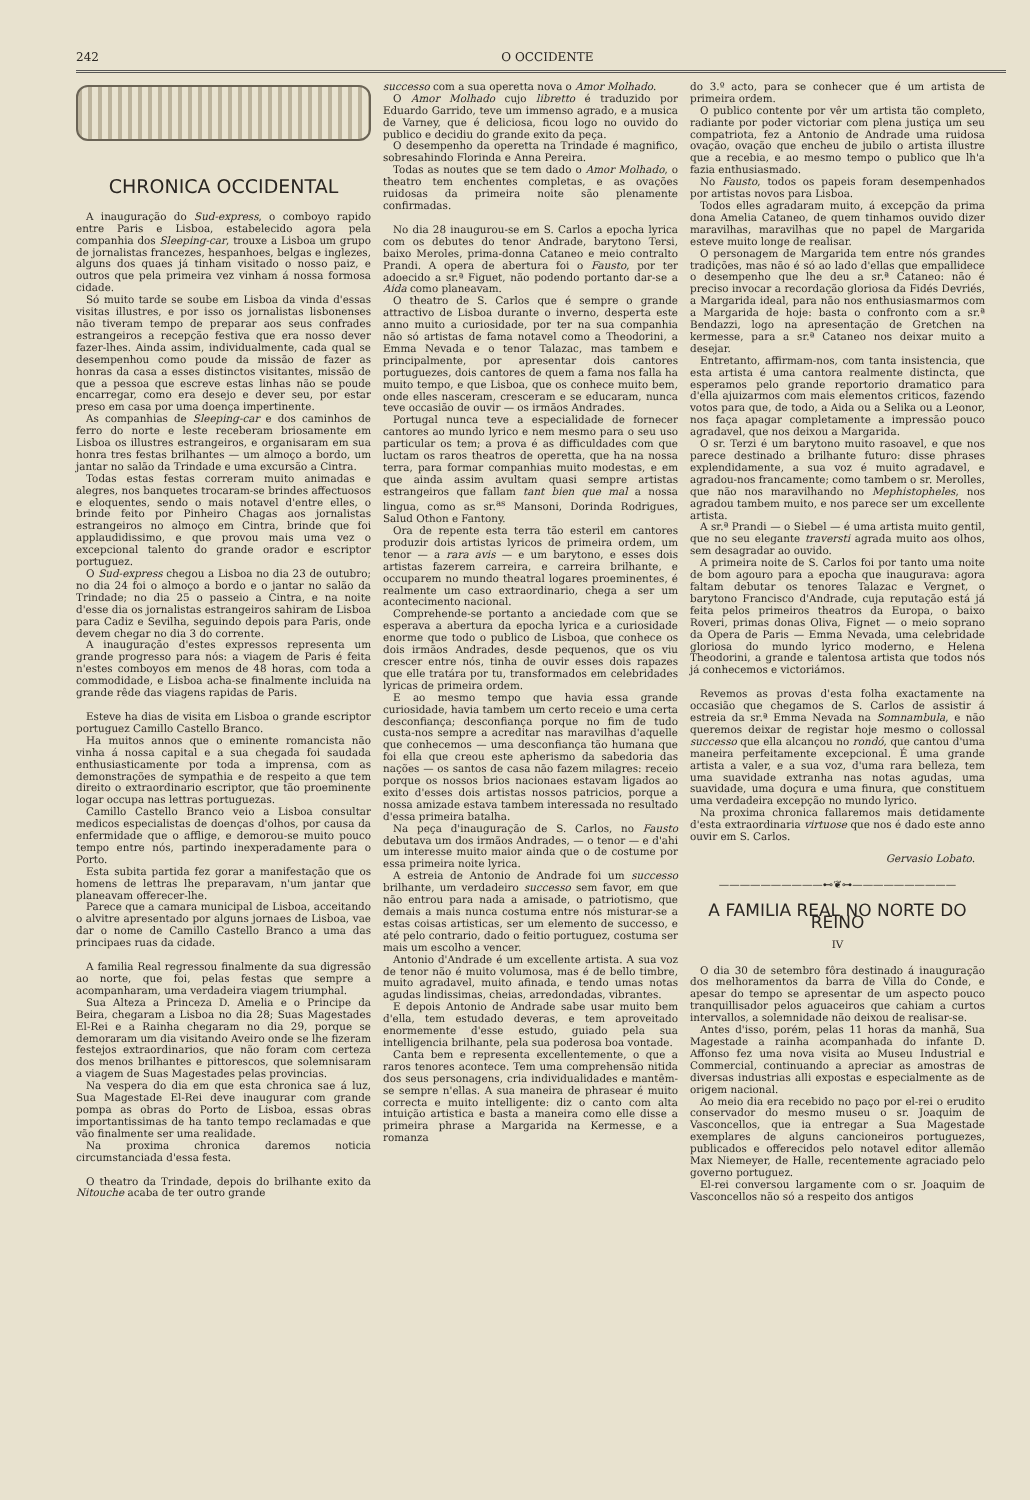242 O OCCIDENTE
CHRONICA OCCIDENTAL
A inauguração do Sud-express, o comboyo rapido entre Paris e Lisboa, estabelecido agora pela companhia dos Sleeping-car, trouxe a Lisboa um grupo de jornalistas francezes, hespanhoes, belgas e inglezes, alguns dos quaes já tinham visitado o nosso paiz, e outros que pela primeira vez vinham á nossa formosa cidade.
Só muito tarde se soube em Lisboa da vinda d'essas visitas illustres, e por isso os jornalistas lisbonenses não tiveram tempo de preparar aos seus confrades estrangeiros a recepção festiva que era nosso dever fazer-lhes. Ainda assim, individualmente, cada qual se desempenhou como poude da missão de fazer as honras da casa a esses distinctos visitantes, missão de que a pessoa que escreve estas linhas não se poude encarregar, como era desejo e dever seu, por estar preso em casa por uma doença impertinente.
As companhias de Sleeping-car e dos caminhos de ferro do norte e leste receberam briosamente em Lisboa os illustres estrangeiros, e organisaram em sua honra tres festas brilhantes — um almoço a bordo, um jantar no salão da Trindade e uma excursão a Cintra.
Todas estas festas correram muito animadas e alegres, nos banquetes trocaram-se brindes affectuosos e eloquentes, sendo o mais notavel d'entre elles, o brinde feito por Pinheiro Chagas aos jornalistas estrangeiros no almoço em Cintra, brinde que foi applaudidissimo, e que provou mais uma vez o excepcional talento do grande orador e escriptor portuguez.
O Sud-express chegou a Lisboa no dia 23 de outubro; no dia 24 foi o almoço a bordo e o jantar no salão da Trindade; no dia 25 o passeio a Cintra, e na noite d'esse dia os jornalistas estrangeiros sahiram de Lisboa para Cadiz e Sevilha, seguindo depois para Paris, onde devem chegar no dia 3 do corrente.
A inauguração d'estes expressos representa um grande progresso para nós: a viagem de Paris é feita n'estes comboyos em menos de 48 horas, com toda a commodidade, e Lisboa acha-se finalmente incluida na grande rêde das viagens rapidas de Paris.
Esteve ha dias de visita em Lisboa o grande escriptor portuguez Camillo Castello Branco.
Ha muitos annos que o eminente romancista não vinha á nossa capital e a sua chegada foi saudada enthusiasticamente por toda a imprensa, com as demonstrações de sympathia e de respeito a que tem direito o extraordinario escriptor, que tão proeminente logar occupa nas lettras portuguezas.
Camillo Castello Branco veio a Lisboa consultar medicos especialistas de doenças d'olhos, por causa da enfermidade que o afflige, e demorou-se muito pouco tempo entre nós, partindo inexperadamente para o Porto.
Esta subita partida fez gorar a manifestação que os homens de lettras lhe preparavam, n'um jantar que planeavam offerecer-lhe.
Parece que a camara municipal de Lisboa, acceitando o alvitre apresentado por alguns jornaes de Lisboa, vae dar o nome de Camillo Castello Branco a uma das principaes ruas da cidade.
A familia Real regressou finalmente da sua digressão ao norte, que foi, pelas festas que sempre a acompanharam, uma verdadeira viagem triumphal.
Sua Alteza a Princeza D. Amelia e o Principe da Beira, chegaram a Lisboa no dia 28; Suas Magestades El-Rei e a Rainha chegaram no dia 29, porque se demoraram um dia visitando Aveiro onde se lhe fizeram festejos extraordinarios, que não foram com certeza dos menos brilhantes e pittorescos, que solemnisaram a viagem de Suas Magestades pelas provincias.
Na vespera do dia em que esta chronica sae á luz, Sua Magestade El-Rei deve inaugurar com grande pompa as obras do Porto de Lisboa, essas obras importantissimas de ha tanto tempo reclamadas e que vão finalmente ser uma realidade.
Na proxima chronica daremos noticia circumstanciada d'essa festa.
O theatro da Trindade, depois do brilhante exito da Nitouche acaba de ter outro grande
successo com a sua operetta nova o Amor Molhado.
O Amor Molhado cujo libretto é traduzido por Eduardo Garrido, teve um immenso agrado, e a musica de Varney, que é deliciosa, ficou logo no ouvido do publico e decidiu do grande exito da peça.
O desempenho da operetta na Trindade é magnifico, sobresahindo Florinda e Anna Pereira.
Todas as noutes que se tem dado o Amor Molhado, o theatro tem enchentes completas, e as ovações ruidosas da primeira noite são plenamente confirmadas.
No dia 28 inaugurou-se em S. Carlos a epocha lyrica com os debutes do tenor Andrade, barytono Tersi, baixo Meroles, prima-donna Cataneo e meio contralto Prandi. A opera de abertura foi o Fausto, por ter adoecido a sr.ª Figuet, não podendo portanto dar-se a Aida como planeavam.
O theatro de S. Carlos que é sempre o grande attractivo de Lisboa durante o inverno, desperta este anno muito a curiosidade, por ter na sua companhia não só artistas de fama notavel como a Theodorini, a Emma Nevada e o tenor Talazac, mas tambem e principalmente, por apresentar dois cantores portuguezes, dois cantores de quem a fama nos falla ha muito tempo, e que Lisboa, que os conhece muito bem, onde elles nasceram, cresceram e se educaram, nunca teve occasião de ouvir — os irmãos Andrades.
Portugal nunca teve a especialidade de fornecer cantores ao mundo lyrico e nem mesmo para o seu uso particular os tem; a prova é as difficuldades com que luctam os raros theatros de operetta, que ha na nossa terra, para formar companhias muito modestas, e em que ainda assim avultam quasi sempre artistas estrangeiros que fallam tant bien que mal a nossa lingua, como as sr.<sup>as</sup> Mansoni, Dorinda Rodrigues, Salud Othon e Fantony.
Ora de repente esta terra tão esteril em cantores produzir dois artistas lyricos de primeira ordem, um tenor — a rara avis — e um barytono, e esses dois artistas fazerem carreira, e carreira brilhante, e occuparem no mundo theatral logares proeminentes, é realmente um caso extraordinario, chega a ser um acontecimento nacional.
Comprehende-se portanto a anciedade com que se esperava a abertura da epocha lyrica e a curiosidade enorme que todo o publico de Lisboa, que conhece os dois irmãos Andrades, desde pequenos, que os viu crescer entre nós, tinha de ouvir esses dois rapazes que elle tratára por tu, transformados em celebridades lyricas de primeira ordem.
E ao mesmo tempo que havia essa grande curiosidade, havia tambem um certo receio e uma certa desconfiança; desconfiança porque no fim de tudo custa-nos sempre a acreditar nas maravilhas d'aquelle que conhecemos — uma desconfiança tão humana que foi ella que creou este apherismo da sabedoria das nações — os santos de casa não fazem milagres: receio porque os nossos brios nacionaes estavam ligados ao exito d'esses dois artistas nossos patricios, porque a nossa amizade estava tambem interessada no resultado d'essa primeira batalha.
Na peça d'inauguração de S. Carlos, no Fausto debutava um dos irmãos Andrades, — o tenor — e d'ahi um interesse muito maior ainda que o de costume por essa primeira noite lyrica.
A estreia de Antonio de Andrade foi um successo brilhante, um verdadeiro successo sem favor, em que não entrou para nada a amisade, o patriotismo, que demais a mais nunca costuma entre nós misturar-se a estas coisas artisticas, ser um elemento de successo, e até pelo contrario, dado o feitio portuguez, costuma ser mais um escolho a vencer.
Antonio d'Andrade é um excellente artista. A sua voz de tenor não é muito volumosa, mas é de bello timbre, muito agradavel, muito afinada, e tendo umas notas agudas lindissimas, cheias, arredondadas, vibrantes.
E depois Antonio de Andrade sabe usar muito bem d'ella, tem estudado deveras, e tem aproveitado enormemente d'esse estudo, guiado pela sua intelligencia brilhante, pela sua poderosa boa vontade.
Canta bem e representa excellentemente, o que a raros tenores acontece. Tem uma comprehensão nitida dos seus personagens, cria individualidades e mantêm-se sempre n'ellas. A sua maneira de phrasear é muito correcta e muito intelligente: diz o canto com alta intuição artistica e basta a maneira como elle disse a primeira phrase a Margarida na Kermesse, e a romanza
do 3.º acto, para se conhecer que é um artista de primeira ordem.
O publico contente por vêr um artista tão completo, radiante por poder victoriar com plena justiça um seu compatriota, fez a Antonio de Andrade uma ruidosa ovação, ovação que encheu de jubilo o artista illustre que a recebia, e ao mesmo tempo o publico que lh'a fazia enthusiasmado.
No Fausto, todos os papeis foram desempenhados por artistas novos para Lisboa.
Todos elles agradaram muito, á excepção da prima dona Amelia Cataneo, de quem tinhamos ouvido dizer maravilhas, maravilhas que no papel de Margarida esteve muito longe de realisar.
O personagem de Margarida tem entre nós grandes tradições, mas não é só ao lado d'ellas que empallidece o desempenho que lhe deu a sr.ª Cataneo: não é preciso invocar a recordação gloriosa da Fidés Devriés, a Margarida ideal, para não nos enthusiasmarmos com a Margarida de hoje: basta o confronto com a sr.ª Bendazzi, logo na apresentação de Gretchen na kermesse, para a sr.ª Cataneo nos deixar muito a desejar.
Entretanto, affirmam-nos, com tanta insistencia, que esta artista é uma cantora realmente distincta, que esperamos pelo grande reportorio dramatico para d'ella ajuizarmos com mais elementos criticos, fazendo votos para que, de todo, a Aida ou a Selika ou a Leonor, nos faça apagar completamente a impressão pouco agradavel, que nos deixou a Margarida.
O sr. Terzi é um barytono muito rasoavel, e que nos parece destinado a brilhante futuro: disse phrases explendidamente, a sua voz é muito agradavel, e agradou-nos francamente; como tambem o sr. Merolles, que não nos maravilhando no Mephistopheles, nos agradou tambem muito, e nos parece ser um excellente artista.
A sr.ª Prandi — o Siebel — é uma artista muito gentil, que no seu elegante traversti agrada muito aos olhos, sem desagradar ao ouvido.
A primeira noite de S. Carlos foi por tanto uma noite de bom agouro para a epocha que inaugurava: agora faltam debutar os tenores Talazac e Vergnet, o barytono Francisco d'Andrade, cuja reputação está já feita pelos primeiros theatros da Europa, o baixo Roveri, primas donas Oliva, Fignet — o meio soprano da Opera de Paris — Emma Nevada, uma celebridade gloriosa do mundo lyrico moderno, e Helena Theodorini, a grande e talentosa artista que todos nós já conhecemos e victoriámos.
Revemos as provas d'esta folha exactamente na occasião que chegamos de S. Carlos de assistir á estreia da sr.ª Emma Nevada na Somnambula, e não queremos deixar de registar hoje mesmo o collossal successo que ella alcançou no rondó, que cantou d'uma maneira perfeitamente excepcional. É uma grande artista a valer, e a sua voz, d'uma rara belleza, tem uma suavidade extranha nas notas agudas, uma suavidade, uma doçura e uma finura, que constituem uma verdadeira excepção no mundo lyrico.
Na proxima chronica fallaremos mais detidamente d'esta extraordinaria virtuose que nos é dado este anno ouvir em S. Carlos.
Gervasio Lobato.
——————————⊷❦⊶——————————
A FAMILIA REAL NO NORTE DO REINO
IV
O dia 30 de setembro fôra destinado á inauguração dos melhoramentos da barra de Villa do Conde, e apesar do tempo se apresentar de um aspecto pouco tranquillisador pelos aguaceiros que cahiam a curtos intervallos, a solemnidade não deixou de realisar-se.
Antes d'isso, porém, pelas 11 horas da manhã, Sua Magestade a rainha acompanhada do infante D. Affonso fez uma nova visita ao Museu Industrial e Commercial, continuando a apreciar as amostras de diversas industrias alli expostas e especialmente as de origem nacional.
Ao meio dia era recebido no paço por el-rei o erudito conservador do mesmo museu o sr. Joaquim de Vasconcellos, que ia entregar a Sua Magestade exemplares de alguns cancioneiros portuguezes, publicados e offerecidos pelo notavel editor allemão Max Niemeyer, de Halle, recentemente agraciado pelo governo portuguez.
El-rei conversou largamente com o sr. Joaquim de Vasconcellos não só a respeito dos antigos